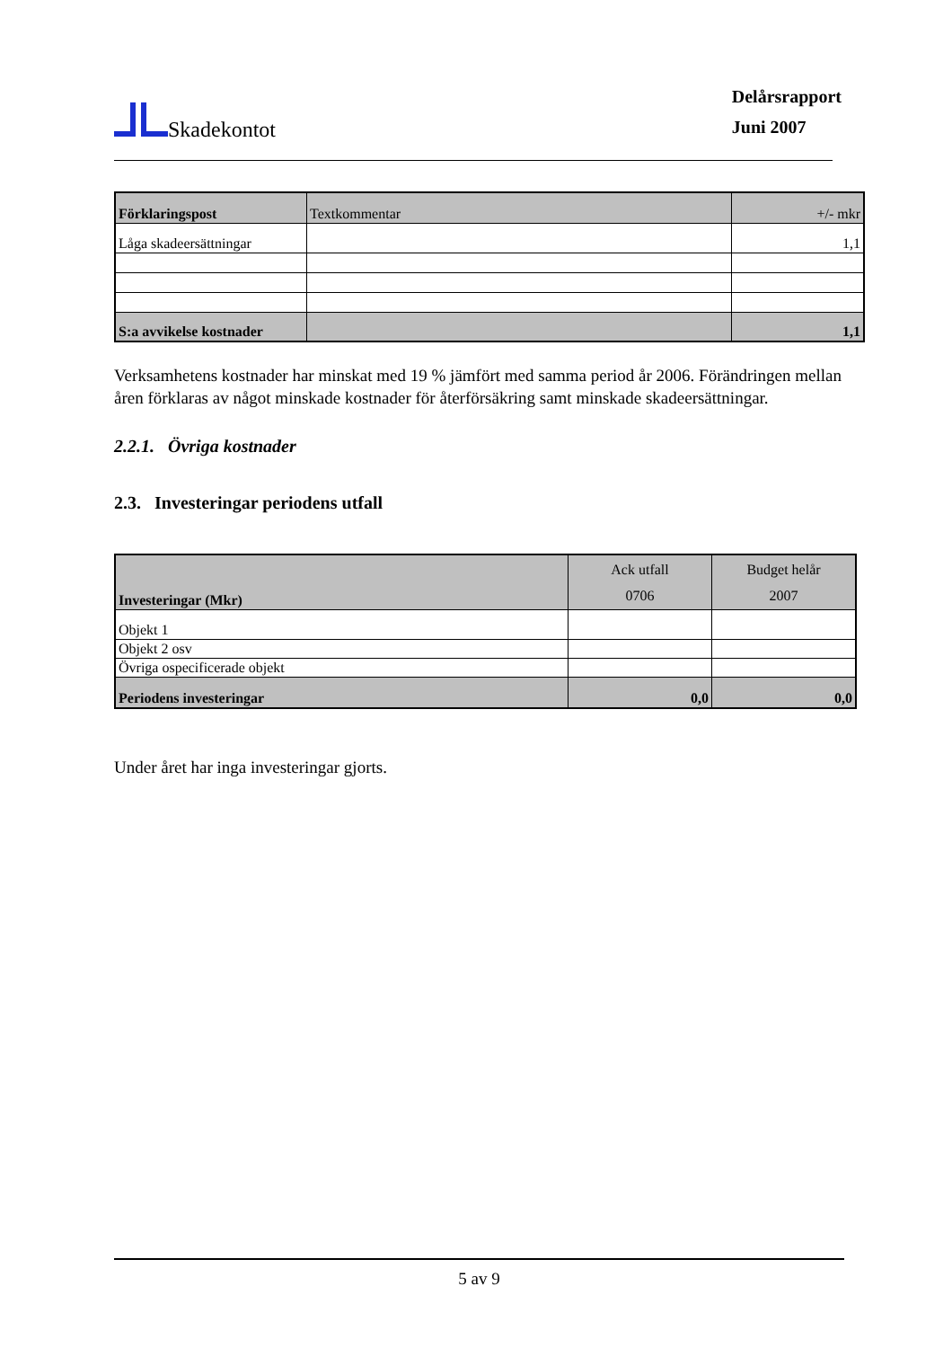Skadekontot
Delårsrapport
Juni 2007
| Förklaringspost | Textkommentar | +/- mkr |
| Låga skadeersättningar | | 1,1 |
| S:a avvikelse kostnader | | 1,1 |
Verksamhetens kostnader har minskat med 19 % jämfört med samma period år 2006. Förändringen mellan åren förklaras av något minskade kostnader för återförsäkring samt minskade skadeersättningar.
2.2.1. Övriga kostnader
2.3. Investeringar periodens utfall
| Investeringar (Mkr) | Ack utfall 0706 | Budget helår 2007 |
| Objekt 1 | | |
| Objekt 2 osv | | |
| Övriga ospecificerade objekt | | |
| Periodens investeringar | 0,0 | 0,0 |
Under året har inga investeringar gjorts.
5 av 9